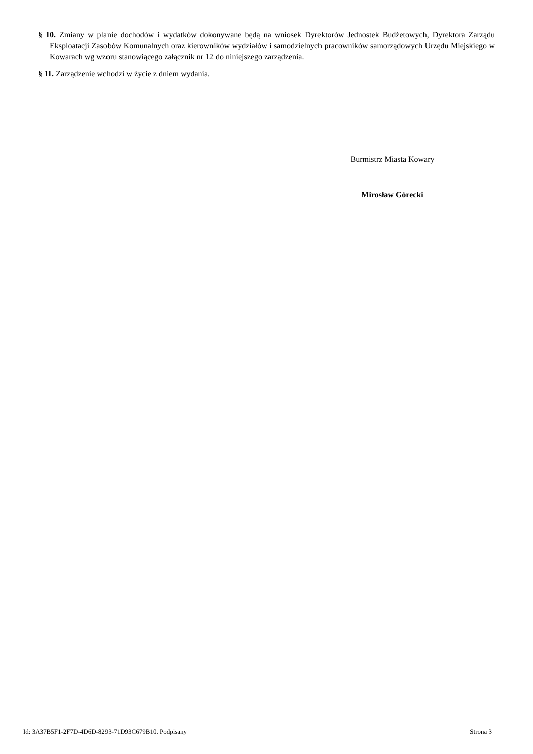§ 10. Zmiany w planie dochodów i wydatków dokonywane będą na wniosek Dyrektorów Jednostek Budżetowych, Dyrektora Zarządu Eksploatacji Zasobów Komunalnych oraz kierowników wydziałów i samodzielnych pracowników samorządowych Urzędu Miejskiego w Kowarach wg wzoru stanowiącego załącznik nr 12 do niniejszego zarządzenia.
§ 11. Zarządzenie wchodzi w życie z dniem wydania.
Burmistrz Miasta Kowary
Mirosław Górecki
Id: 3A37B5F1-2F7D-4D6D-8293-71D93C679B10. Podpisany Strona 3